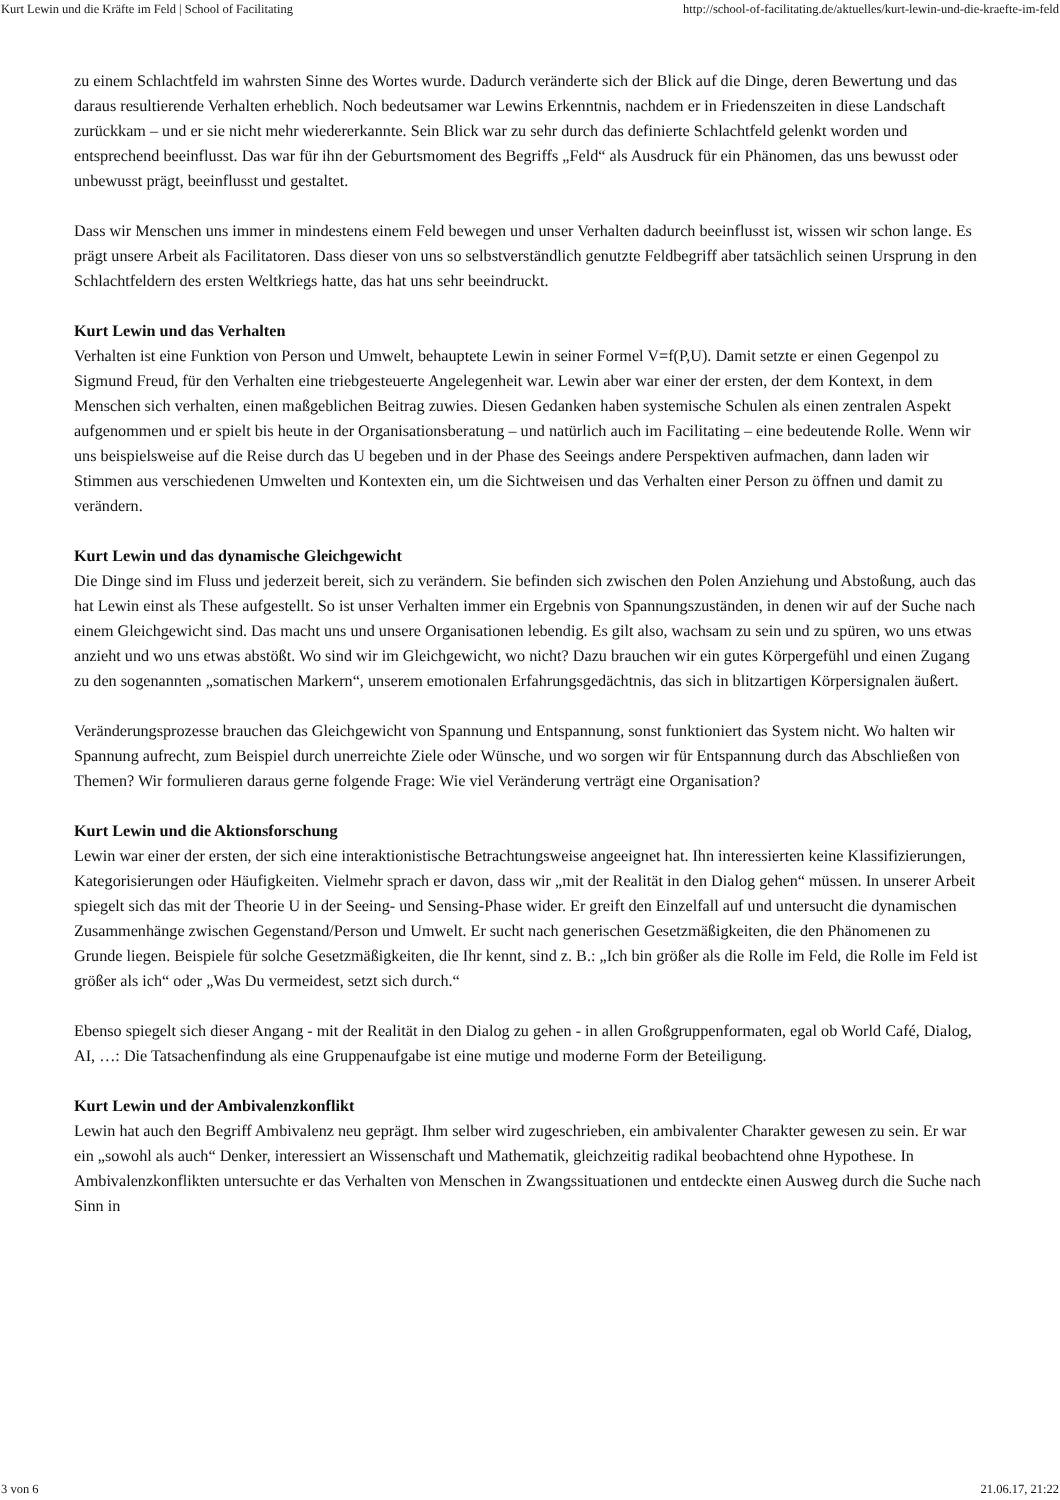Kurt Lewin und die Kräfte im Feld | School of Facilitating http://school-of-facilitating.de/aktuelles/kurt-lewin-und-die-kraefte-im-feld
zu einem Schlachtfeld im wahrsten Sinne des Wortes wurde. Dadurch veränderte sich der Blick auf die Dinge, deren Bewertung und das daraus resultierende Verhalten erheblich. Noch bedeutsamer war Lewins Erkenntnis, nachdem er in Friedenszeiten in diese Landschaft zurückkam – und er sie nicht mehr wiedererkannte. Sein Blick war zu sehr durch das definierte Schlachtfeld gelenkt worden und entsprechend beeinflusst. Das war für ihn der Geburtsmoment des Begriffs „Feld“ als Ausdruck für ein Phänomen, das uns bewusst oder unbewusst prägt, beeinflusst und gestaltet.
Dass wir Menschen uns immer in mindestens einem Feld bewegen und unser Verhalten dadurch beeinflusst ist, wissen wir schon lange. Es prägt unsere Arbeit als Facilitatoren. Dass dieser von uns so selbstverständlich genutzte Feldbegriff aber tatsächlich seinen Ursprung in den Schlachtfeldern des ersten Weltkriegs hatte, das hat uns sehr beeindruckt.
Kurt Lewin und das Verhalten
Verhalten ist eine Funktion von Person und Umwelt, behauptete Lewin in seiner Formel V=f(P,U). Damit setzte er einen Gegenpol zu Sigmund Freud, für den Verhalten eine triebgesteuerte Angelegenheit war. Lewin aber war einer der ersten, der dem Kontext, in dem Menschen sich verhalten, einen maßgeblichen Beitrag zuwies. Diesen Gedanken haben systemische Schulen als einen zentralen Aspekt aufgenommen und er spielt bis heute in der Organisationsberatung – und natürlich auch im Facilitating – eine bedeutende Rolle. Wenn wir uns beispielsweise auf die Reise durch das U begeben und in der Phase des Seeings andere Perspektiven aufmachen, dann laden wir Stimmen aus verschiedenen Umwelten und Kontexten ein, um die Sichtweisen und das Verhalten einer Person zu öffnen und damit zu verändern.
Kurt Lewin und das dynamische Gleichgewicht
Die Dinge sind im Fluss und jederzeit bereit, sich zu verändern. Sie befinden sich zwischen den Polen Anziehung und Abstoßung, auch das hat Lewin einst als These aufgestellt. So ist unser Verhalten immer ein Ergebnis von Spannungszuständen, in denen wir auf der Suche nach einem Gleichgewicht sind. Das macht uns und unsere Organisationen lebendig. Es gilt also, wachsam zu sein und zu spüren, wo uns etwas anzieht und wo uns etwas abstößt. Wo sind wir im Gleichgewicht, wo nicht? Dazu brauchen wir ein gutes Körpergefühl und einen Zugang zu den sogenannten „somatischen Markern“, unserem emotionalen Erfahrungsgedächtnis, das sich in blitzartigen Körpersignalen äußert.
Veränderungsprozesse brauchen das Gleichgewicht von Spannung und Entspannung, sonst funktioniert das System nicht. Wo halten wir Spannung aufrecht, zum Beispiel durch unerreichte Ziele oder Wünsche, und wo sorgen wir für Entspannung durch das Abschließen von Themen? Wir formulieren daraus gerne folgende Frage: Wie viel Veränderung verträgt eine Organisation?
Kurt Lewin und die Aktionsforschung
Lewin war einer der ersten, der sich eine interaktionistische Betrachtungsweise angeeignet hat. Ihn interessierten keine Klassifizierungen, Kategorisierungen oder Häufigkeiten. Vielmehr sprach er davon, dass wir „mit der Realität in den Dialog gehen“ müssen. In unserer Arbeit spiegelt sich das mit der Theorie U in der Seeing- und Sensing-Phase wider. Er greift den Einzelfall auf und untersucht die dynamischen Zusammenhänge zwischen Gegenstand/Person und Umwelt. Er sucht nach generischen Gesetzmäßigkeiten, die den Phänomenen zu Grunde liegen. Beispiele für solche Gesetzmäßigkeiten, die Ihr kennt, sind z. B.: „Ich bin größer als die Rolle im Feld, die Rolle im Feld ist größer als ich“ oder „Was Du vermeidest, setzt sich durch.“
Ebenso spiegelt sich dieser Angang - mit der Realität in den Dialog zu gehen - in allen Großgruppenformaten, egal ob World Café, Dialog, AI, …: Die Tatsachenfindung als eine Gruppenaufgabe ist eine mutige und moderne Form der Beteiligung.
Kurt Lewin und der Ambivalenzkonflikt
Lewin hat auch den Begriff Ambivalenz neu geprägt. Ihm selber wird zugeschrieben, ein ambivalenter Charakter gewesen zu sein. Er war ein „sowohl als auch“ Denker, interessiert an Wissenschaft und Mathematik, gleichzeitig radikal beobachtend ohne Hypothese. In Ambivalenzkonflikten untersuchte er das Verhalten von Menschen in Zwangssituationen und entdeckte einen Ausweg durch die Suche nach Sinn in
3 von 6 21.06.17, 21:22